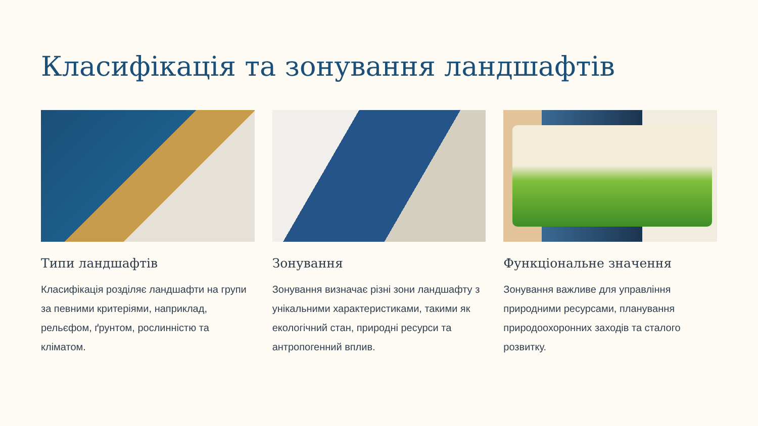Класифікація та зонування ландшафтів
Типи ландшафтів
Класифікація розділяє ландшафти на групи за певними критеріями, наприклад, рельєфом, ґрунтом, рослинністю та кліматом.
Зонування
Зонування визначає різні зони ландшафту з унікальними характеристиками, такими як екологічний стан, природні ресурси та антропогенний вплив.
Функціональне значення
Зонування важливе для управління природними ресурсами, планування природоохоронних заходів та сталого розвитку.